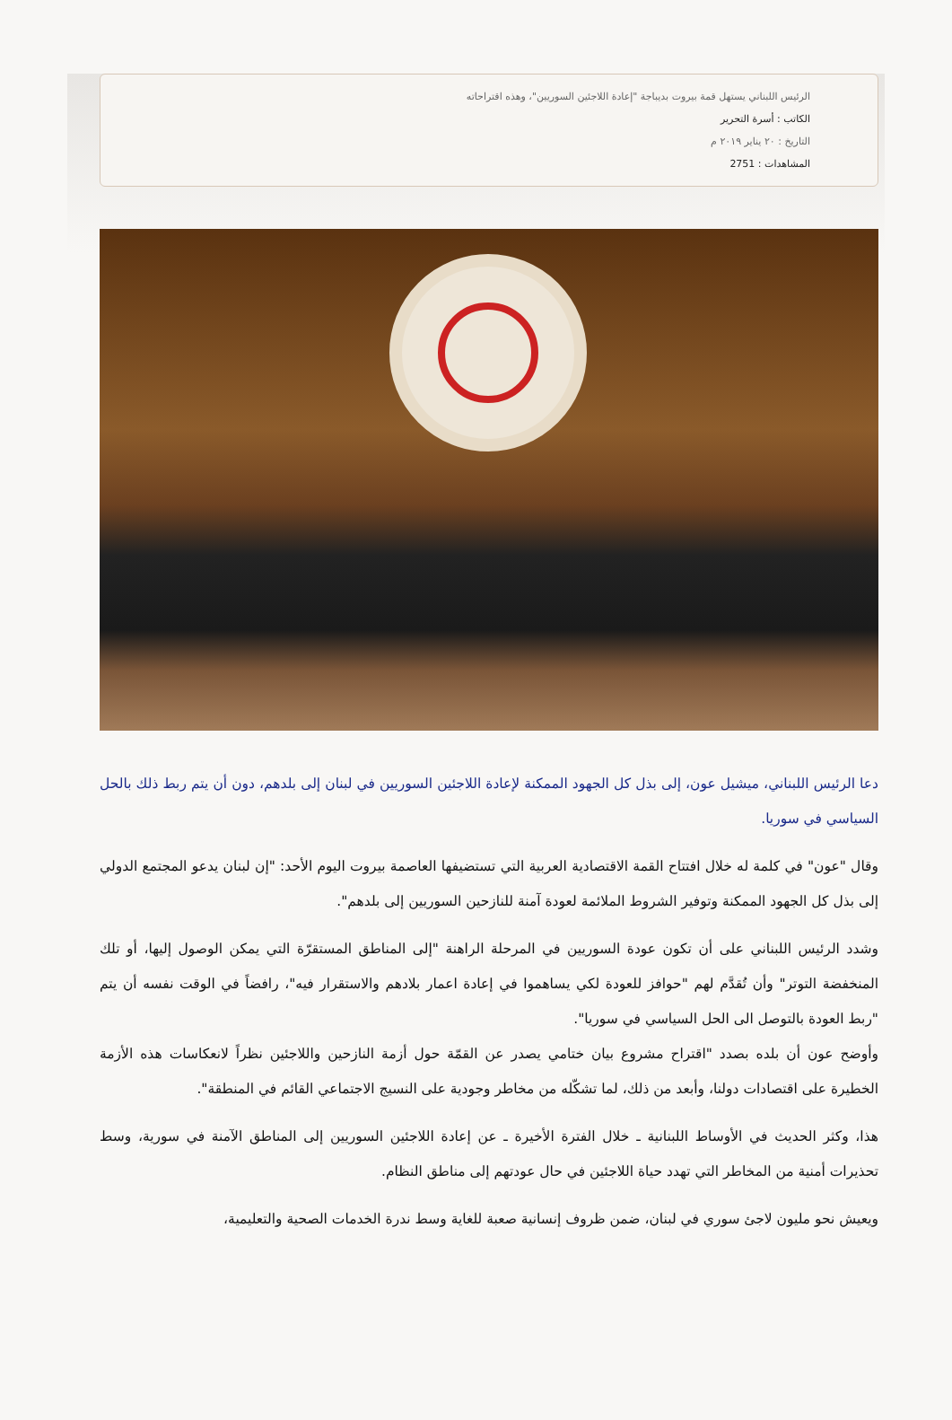الرئيس اللبناني يستهل قمة بيروت بديباجة "إعادة اللاجئين السوريين"، وهذه اقتراحاته
الكاتب : أسرة التحرير
التاريخ : ٢٠ يناير ٢٠١٩ م
المشاهدات : 2751
دعا الرئيس اللبناني، ميشيل عون، إلى بذل كل الجهود الممكنة لإعادة اللاجئين السوريين في لبنان إلى بلدهم، دون أن يتم ربط ذلك بالحل السياسي في سوريا.
وقال "عون" في كلمة له خلال افتتاح القمة الاقتصادية العربية التي تستضيفها العاصمة بيروت اليوم الأحد: "إن لبنان يدعو المجتمع الدولي إلى بذل كل الجهود الممكنة وتوفير الشروط الملائمة لعودة آمنة للنازحين السوريين إلى بلدهم".
وشدد الرئيس اللبناني على أن تكون عودة السوريين في المرحلة الراهنة "إلى المناطق المستقرّة التي يمكن الوصول إليها، أو تلك المنخفضة التوتر" وأن تُقدَّم لهم "حوافز للعودة لكي يساهموا في إعادة اعمار بلادهم والاستقرار فيه"، رافضاً في الوقت نفسه أن يتم "ربط العودة بالتوصل الى الحل السياسي في سوريا".
وأوضح عون أن بلده بصدد "اقتراح مشروع بيان ختامي يصدر عن القمّة حول أزمة النازحين واللاجئين نظراً لانعكاسات هذه الأزمة الخطيرة على اقتصادات دولنا، وأبعد من ذلك، لما تشكّله من مخاطر وجودية على النسيج الاجتماعي القائم في المنطقة".
هذا، وكثر الحديث في الأوساط اللبنانية ـ خلال الفترة الأخيرة ـ عن إعادة اللاجئين السوريين إلى المناطق الآمنة في سورية، وسط تحذيرات أمنية من المخاطر التي تهدد حياة اللاجئين في حال عودتهم إلى مناطق النظام.
ويعيش نحو مليون لاجئ سوري في لبنان، ضمن ظروف إنسانية صعبة للغاية وسط ندرة الخدمات الصحية والتعليمية،